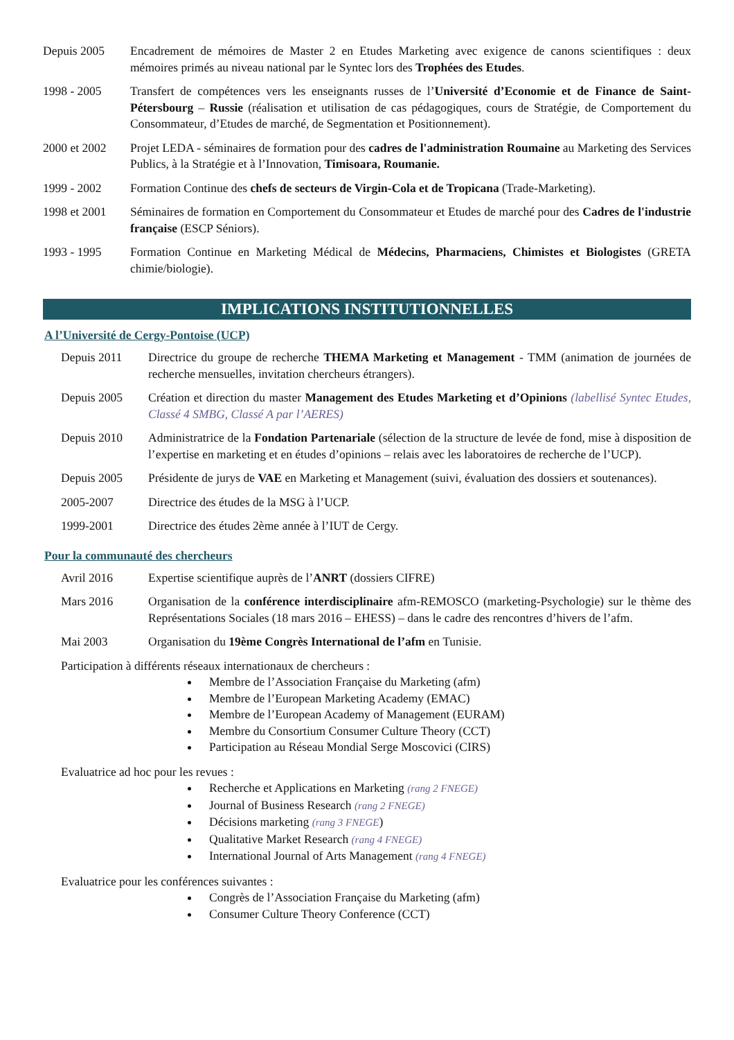Depuis 2005 Encadrement de mémoires de Master 2 en Etudes Marketing avec exigence de canons scientifiques : deux mémoires primés au niveau national par le Syntec lors des Trophées des Etudes.
1998 - 2005 Transfert de compétences vers les enseignants russes de l’Université d’Economie et de Finance de Saint-Pétersbourg – Russie (réalisation et utilisation de cas pédagogiques, cours de Stratégie, de Comportement du Consommateur, d’Etudes de marché, de Segmentation et Positionnement).
2000 et 2002 Projet LEDA - séminaires de formation pour des cadres de l'administration Roumaine au Marketing des Services Publics, à la Stratégie et à l’Innovation, Timisoara, Roumanie.
1999 - 2002 Formation Continue des chefs de secteurs de Virgin-Cola et de Tropicana (Trade-Marketing).
1998 et 2001 Séminaires de formation en Comportement du Consommateur et Etudes de marché pour des Cadres de l'industrie française (ESCP Séniors).
1993 - 1995 Formation Continue en Marketing Médical de Médecins, Pharmaciens, Chimistes et Biologistes (GRETA chimie/biologie).
IMPLICATIONS INSTITUTIONNELLES
A l’Université de Cergy-Pontoise (UCP)
Depuis 2011 Directrice du groupe de recherche THEMA Marketing et Management - TMM (animation de journées de recherche mensuelles, invitation chercheurs étrangers).
Depuis 2005 Création et direction du master Management des Etudes Marketing et d’Opinions (labellisé Syntec Etudes, Classé 4 SMBG, Classé A par l’AERES)
Depuis 2010 Administratrice de la Fondation Partenariale (sélection de la structure de levée de fond, mise à disposition de l’expertise en marketing et en études d’opinions – relais avec les laboratoires de recherche de l’UCP).
Depuis 2005 Présidente de jurys de VAE en Marketing et Management (suivi, évaluation des dossiers et soutenances).
2005-2007 Directrice des études de la MSG à l’UCP.
1999-2001 Directrice des études 2ème année à l’IUT de Cergy.
Pour la communauté des chercheurs
Avril 2016 Expertise scientifique auprès de l’ANRT (dossiers CIFRE)
Mars 2016 Organisation de la conférence interdisciplinaire afm-REMOSCO (marketing-Psychologie) sur le thème des Représentations Sociales (18 mars 2016 – EHESS) – dans le cadre des rencontres d’hivers de l’afm.
Mai 2003 Organisation du 19ème Congrès International de l’afm en Tunisie.
Participation à différents réseaux internationaux de chercheurs :
Membre de l’Association Française du Marketing (afm)
Membre de l’European Marketing Academy (EMAC)
Membre de l’European Academy of Management (EURAM)
Membre du Consortium Consumer Culture Theory (CCT)
Participation au Réseau Mondial Serge Moscovici (CIRS)
Evaluatrice ad hoc pour les revues :
Recherche et Applications en Marketing (rang 2 FNEGE)
Journal of Business Research (rang 2 FNEGE)
Décisions marketing (rang 3 FNEGE)
Qualitative Market Research (rang 4 FNEGE)
International Journal of Arts Management (rang 4 FNEGE)
Evaluatrice pour les conférences suivantes :
Congrès de l’Association Française du Marketing (afm)
Consumer Culture Theory Conference (CCT)